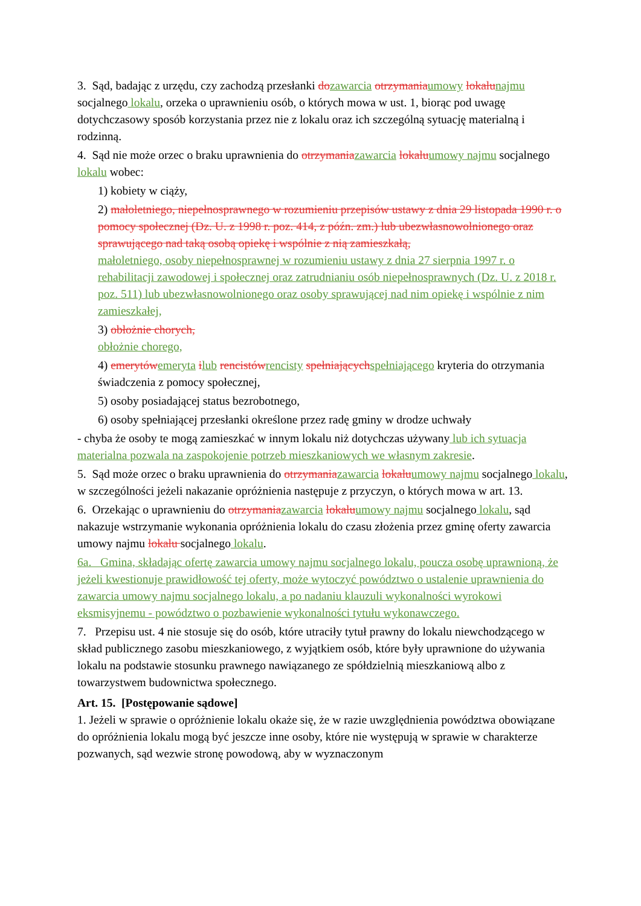3. Sąd, badając z urzędu, czy zachodzą przesłanki dozawarcia otrzymaniaumowy lokalunajmu socjalnego lokalu, orzeka o uprawnieniu osób, o których mowa w ust. 1, biorąc pod uwagę dotychczasowy sposób korzystania przez nie z lokalu oraz ich szczególną sytuację materialną i rodzinną.
4. Sąd nie może orzec o braku uprawnienia do otrzymaniazawarcia lokaluumowy najmu socjalnego lokalu wobec:
1) kobiety w ciąży,
2) małoletniego, niepełnosprawnego w rozumieniu przepisów ustawy z dnia 29 listopada 1990 r. o pomocy społecznej (Dz. U. z 1998 r. poz. 414, z późn. zm.) lub ubezwłasnowolnionego oraz sprawującego nad taką osobą opiekę i wspólnie z nią zamieszkałą,
małoletniego, osoby niepełnosprawnej w rozumieniu ustawy z dnia 27 sierpnia 1997 r. o rehabilitacji zawodowej i społecznej oraz zatrudnianiu osób niepełnosprawnych (Dz. U. z 2018 r. poz. 511) lub ubezwłasnowolnionego oraz osoby sprawującej nad nim opiekę i wspólnie z nim zamieszkałej,
3) obłożnie chorych,
obłożnie chorego,
4) emerytówemeryta ilub rencistówrencisty spełniającychspełniającego kryteria do otrzymania świadczenia z pomocy społecznej,
5) osoby posiadającej status bezrobotnego,
6) osoby spełniającej przesłanki określone przez radę gminy w drodze uchwały
- chyba że osoby te mogą zamieszkać w innym lokalu niż dotychczas używany lub ich sytuacja materialna pozwala na zaspokojenie potrzeb mieszkaniowych we własnym zakresie.
5. Sąd może orzec o braku uprawnienia do otrzymaniazawarcia lokaluumowy najmu socjalnego lokalu, w szczególności jeżeli nakazanie opróżnienia następuje z przyczyn, o których mowa w art. 13.
6. Orzekając o uprawnieniu do otrzymaniazawarcia lokaluumowy najmu socjalnego lokalu, sąd nakazuje wstrzymanie wykonania opróżnienia lokalu do czasu złożenia przez gminę oferty zawarcia umowy najmu lokalu socjalnego lokalu.
6a. Gmina, składając ofertę zawarcia umowy najmu socjalnego lokalu, poucza osobę uprawnioną, że jeżeli kwestionuje prawidłowość tej oferty, może wytoczyć powództwo o ustalenie uprawnienia do zawarcia umowy najmu socjalnego lokalu, a po nadaniu klauzuli wykonalności wyrokowi eksmisyjnemu - powództwo o pozbawienie wykonalności tytułu wykonawczego.
7. Przepisu ust. 4 nie stosuje się do osób, które utraciły tytuł prawny do lokalu niewchodzącego w skład publicznego zasobu mieszkaniowego, z wyjątkiem osób, które były uprawnione do używania lokalu na podstawie stosunku prawnego nawiązanego ze spółdzielnią mieszkaniową albo z towarzystwem budownictwa społecznego.
Art. 15. [Postępowanie sądowe]
1. Jeżeli w sprawie o opróżnienie lokalu okaże się, że w razie uwzględnienia powództwa obowiązane do opróżnienia lokalu mogą być jeszcze inne osoby, które nie występują w sprawie w charakterze pozwanych, sąd wezwie stronę powodową, aby w wyznaczonym